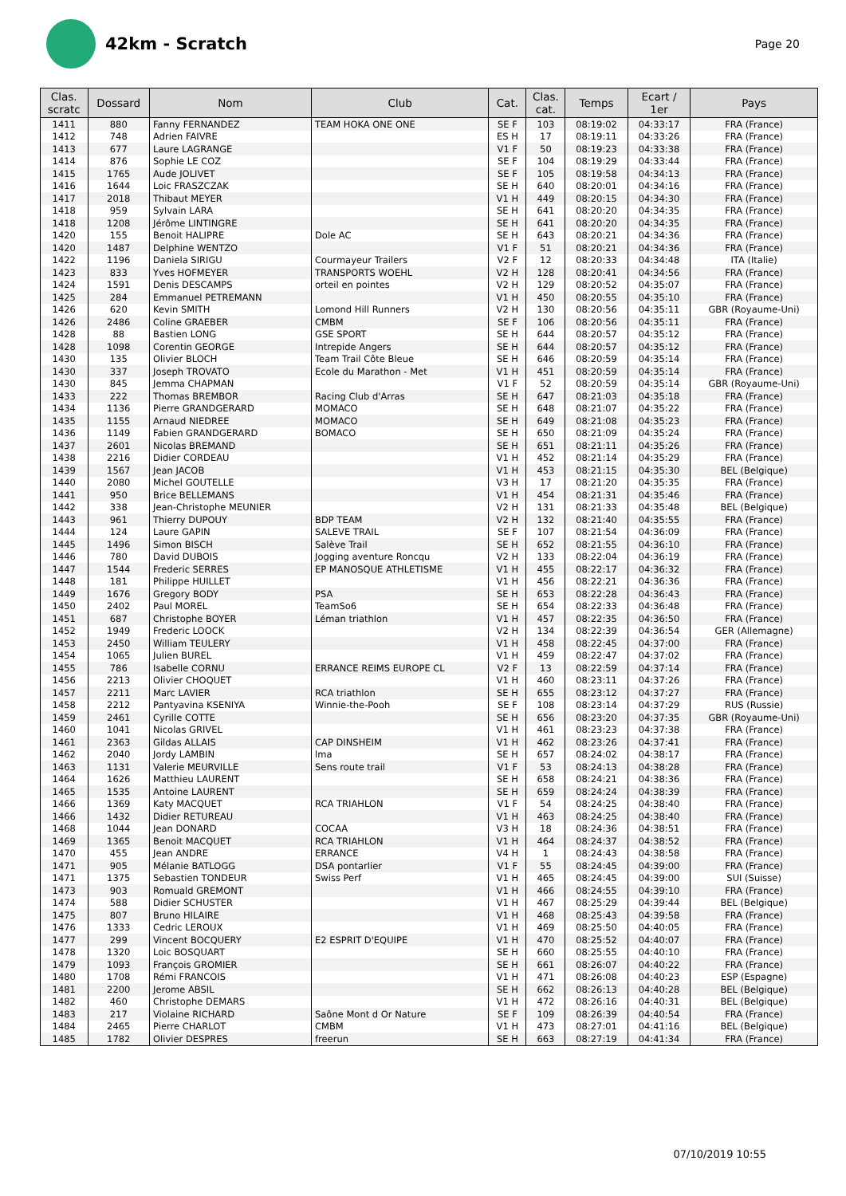42km - Scratch
Page 20
| Clas. scratc | Dossard | Nom | Club | Cat. | Clas. cat. | Temps | Ecart / 1er | Pays |
| --- | --- | --- | --- | --- | --- | --- | --- | --- |
| 1411 | 880 | Fanny FERNANDEZ | TEAM HOKA ONE ONE | SE F | 103 | 08:19:02 | 04:33:17 | FRA (France) |
| 1412 | 748 | Adrien FAIVRE | | ES H | 17 | 08:19:11 | 04:33:26 | FRA (France) |
| 1413 | 677 | Laure LAGRANGE | | V1 F | 50 | 08:19:23 | 04:33:38 | FRA (France) |
| 1414 | 876 | Sophie LE COZ | | SE F | 104 | 08:19:29 | 04:33:44 | FRA (France) |
| 1415 | 1765 | Aude JOLIVET | | SE F | 105 | 08:19:58 | 04:34:13 | FRA (France) |
| 1416 | 1644 | Loic FRASZCZAK | | SE H | 640 | 08:20:01 | 04:34:16 | FRA (France) |
| 1417 | 2018 | Thibaut MEYER | | V1 H | 449 | 08:20:15 | 04:34:30 | FRA (France) |
| 1418 | 959 | Sylvain LARA | | SE H | 641 | 08:20:20 | 04:34:35 | FRA (France) |
| 1418 | 1208 | Jérôme LINTINGRE | | SE H | 641 | 08:20:20 | 04:34:35 | FRA (France) |
| 1420 | 155 | Benoit HALIPRE | Dole AC | SE H | 643 | 08:20:21 | 04:34:36 | FRA (France) |
| 1420 | 1487 | Delphine WENTZO | | V1 F | 51 | 08:20:21 | 04:34:36 | FRA (France) |
| 1422 | 1196 | Daniela SIRIGU | Courmayeur Trailers | V2 F | 12 | 08:20:33 | 04:34:48 | ITA (Italie) |
| 1423 | 833 | Yves HOFMEYER | TRANSPORTS WOEHL | V2 H | 128 | 08:20:41 | 04:34:56 | FRA (France) |
| 1424 | 1591 | Denis DESCAMPS | orteil en pointes | V2 H | 129 | 08:20:52 | 04:35:07 | FRA (France) |
| 1425 | 284 | Emmanuel PETREMANN | | V1 H | 450 | 08:20:55 | 04:35:10 | FRA (France) |
| 1426 | 620 | Kevin SMITH | Lomond Hill Runners | V2 H | 130 | 08:20:56 | 04:35:11 | GBR (Royaume-Uni) |
| 1426 | 2486 | Coline GRAEBER | CMBM | SE F | 106 | 08:20:56 | 04:35:11 | FRA (France) |
| 1428 | 88 | Bastien LONG | GSE SPORT | SE H | 644 | 08:20:57 | 04:35:12 | FRA (France) |
| 1428 | 1098 | Corentin GEORGE | Intrepide Angers | SE H | 644 | 08:20:57 | 04:35:12 | FRA (France) |
| 1430 | 135 | Olivier BLOCH | Team Trail Côte Bleue | SE H | 646 | 08:20:59 | 04:35:14 | FRA (France) |
| 1430 | 337 | Joseph TROVATO | Ecole du Marathon - Met | V1 H | 451 | 08:20:59 | 04:35:14 | FRA (France) |
| 1430 | 845 | Jemma CHAPMAN | | V1 F | 52 | 08:20:59 | 04:35:14 | GBR (Royaume-Uni) |
| 1433 | 222 | Thomas BREMBOR | Racing Club d'Arras | SE H | 647 | 08:21:03 | 04:35:18 | FRA (France) |
| 1434 | 1136 | Pierre GRANDGERARD | MOMACO | SE H | 648 | 08:21:07 | 04:35:22 | FRA (France) |
| 1435 | 1155 | Arnaud NIEDREE | MOMACO | SE H | 649 | 08:21:08 | 04:35:23 | FRA (France) |
| 1436 | 1149 | Fabien GRANDGERARD | BOMACO | SE H | 650 | 08:21:09 | 04:35:24 | FRA (France) |
| 1437 | 2601 | Nicolas BREMAND | | SE H | 651 | 08:21:11 | 04:35:26 | FRA (France) |
| 1438 | 2216 | Didier CORDEAU | | V1 H | 452 | 08:21:14 | 04:35:29 | FRA (France) |
| 1439 | 1567 | Jean JACOB | | V1 H | 453 | 08:21:15 | 04:35:30 | BEL (Belgique) |
| 1440 | 2080 | Michel GOUTELLE | | V3 H | 17 | 08:21:20 | 04:35:35 | FRA (France) |
| 1441 | 950 | Brice BELLEMANS | | V1 H | 454 | 08:21:31 | 04:35:46 | FRA (France) |
| 1442 | 338 | Jean-Christophe MEUNIER | | V2 H | 131 | 08:21:33 | 04:35:48 | BEL (Belgique) |
| 1443 | 961 | Thierry DUPOUY | BDP TEAM | V2 H | 132 | 08:21:40 | 04:35:55 | FRA (France) |
| 1444 | 124 | Laure GAPIN | SALEVE TRAIL | SE F | 107 | 08:21:54 | 04:36:09 | FRA (France) |
| 1445 | 1496 | Simon BISCH | Salève Trail | SE H | 652 | 08:21:55 | 04:36:10 | FRA (France) |
| 1446 | 780 | David DUBOIS | Jogging aventure Roncqu | V2 H | 133 | 08:22:04 | 04:36:19 | FRA (France) |
| 1447 | 1544 | Frederic SERRES | EP MANOSQUE ATHLETISME | V1 H | 455 | 08:22:17 | 04:36:32 | FRA (France) |
| 1448 | 181 | Philippe HUILLET | | V1 H | 456 | 08:22:21 | 04:36:36 | FRA (France) |
| 1449 | 1676 | Gregory BODY | PSA | SE H | 653 | 08:22:28 | 04:36:43 | FRA (France) |
| 1450 | 2402 | Paul MOREL | TeamSo6 | SE H | 654 | 08:22:33 | 04:36:48 | FRA (France) |
| 1451 | 687 | Christophe BOYER | Léman triathlon | V1 H | 457 | 08:22:35 | 04:36:50 | FRA (France) |
| 1452 | 1949 | Frederic LOOCK | | V2 H | 134 | 08:22:39 | 04:36:54 | GER (Allemagne) |
| 1453 | 2450 | William TEULERY | | V1 H | 458 | 08:22:45 | 04:37:00 | FRA (France) |
| 1454 | 1065 | Julien BUREL | | V1 H | 459 | 08:22:47 | 04:37:02 | FRA (France) |
| 1455 | 786 | Isabelle CORNU | ERRANCE REIMS EUROPE CL | V2 F | 13 | 08:22:59 | 04:37:14 | FRA (France) |
| 1456 | 2213 | Olivier CHOQUET | | V1 H | 460 | 08:23:11 | 04:37:26 | FRA (France) |
| 1457 | 2211 | Marc LAVIER | RCA triathlon | SE H | 655 | 08:23:12 | 04:37:27 | FRA (France) |
| 1458 | 2212 | Pantyavina KSENIYA | Winnie-the-Pooh | SE F | 108 | 08:23:14 | 04:37:29 | RUS (Russie) |
| 1459 | 2461 | Cyrille COTTE | | SE H | 656 | 08:23:20 | 04:37:35 | GBR (Royaume-Uni) |
| 1460 | 1041 | Nicolas GRIVEL | | V1 H | 461 | 08:23:23 | 04:37:38 | FRA (France) |
| 1461 | 2363 | Gildas ALLAIS | CAP DINSHEIM | V1 H | 462 | 08:23:26 | 04:37:41 | FRA (France) |
| 1462 | 2040 | Jordy LAMBIN | lma | SE H | 657 | 08:24:02 | 04:38:17 | FRA (France) |
| 1463 | 1131 | Valerie MEURVILLE | Sens route trail | V1 F | 53 | 08:24:13 | 04:38:28 | FRA (France) |
| 1464 | 1626 | Matthieu LAURENT | | SE H | 658 | 08:24:21 | 04:38:36 | FRA (France) |
| 1465 | 1535 | Antoine LAURENT | | SE H | 659 | 08:24:24 | 04:38:39 | FRA (France) |
| 1466 | 1369 | Katy MACQUET | RCA TRIAHLON | V1 F | 54 | 08:24:25 | 04:38:40 | FRA (France) |
| 1466 | 1432 | Didier RETUREAU | | V1 H | 463 | 08:24:25 | 04:38:40 | FRA (France) |
| 1468 | 1044 | Jean DONARD | COCAA | V3 H | 18 | 08:24:36 | 04:38:51 | FRA (France) |
| 1469 | 1365 | Benoit MACQUET | RCA TRIAHLON | V1 H | 464 | 08:24:37 | 04:38:52 | FRA (France) |
| 1470 | 455 | Jean ANDRE | ERRANCE | V4 H | 1 | 08:24:43 | 04:38:58 | FRA (France) |
| 1471 | 905 | Mélanie BATLOGG | DSA pontarlier | V1 F | 55 | 08:24:45 | 04:39:00 | FRA (France) |
| 1471 | 1375 | Sebastien TONDEUR | Swiss Perf | V1 H | 465 | 08:24:45 | 04:39:00 | SUI (Suisse) |
| 1473 | 903 | Romuald GREMONT | | V1 H | 466 | 08:24:55 | 04:39:10 | FRA (France) |
| 1474 | 588 | Didier SCHUSTER | | V1 H | 467 | 08:25:29 | 04:39:44 | BEL (Belgique) |
| 1475 | 807 | Bruno HILAIRE | | V1 H | 468 | 08:25:43 | 04:39:58 | FRA (France) |
| 1476 | 1333 | Cedric LEROUX | | V1 H | 469 | 08:25:50 | 04:40:05 | FRA (France) |
| 1477 | 299 | Vincent BOCQUERY | E2 ESPRIT D'EQUIPE | V1 H | 470 | 08:25:52 | 04:40:07 | FRA (France) |
| 1478 | 1320 | Loic BOSQUART | | SE H | 660 | 08:25:55 | 04:40:10 | FRA (France) |
| 1479 | 1093 | François GROMIER | | SE H | 661 | 08:26:07 | 04:40:22 | FRA (France) |
| 1480 | 1708 | Rémi FRANCOIS | | V1 H | 471 | 08:26:08 | 04:40:23 | ESP (Espagne) |
| 1481 | 2200 | Jerome ABSIL | | SE H | 662 | 08:26:13 | 04:40:28 | BEL (Belgique) |
| 1482 | 460 | Christophe DEMARS | | V1 H | 472 | 08:26:16 | 04:40:31 | BEL (Belgique) |
| 1483 | 217 | Violaine RICHARD | Saône Mont d Or Nature | SE F | 109 | 08:26:39 | 04:40:54 | FRA (France) |
| 1484 | 2465 | Pierre CHARLOT | CMBM | V1 H | 473 | 08:27:01 | 04:41:16 | BEL (Belgique) |
| 1485 | 1782 | Olivier DESPRES | freerun | SE H | 663 | 08:27:19 | 04:41:34 | FRA (France) |
07/10/2019 10:55